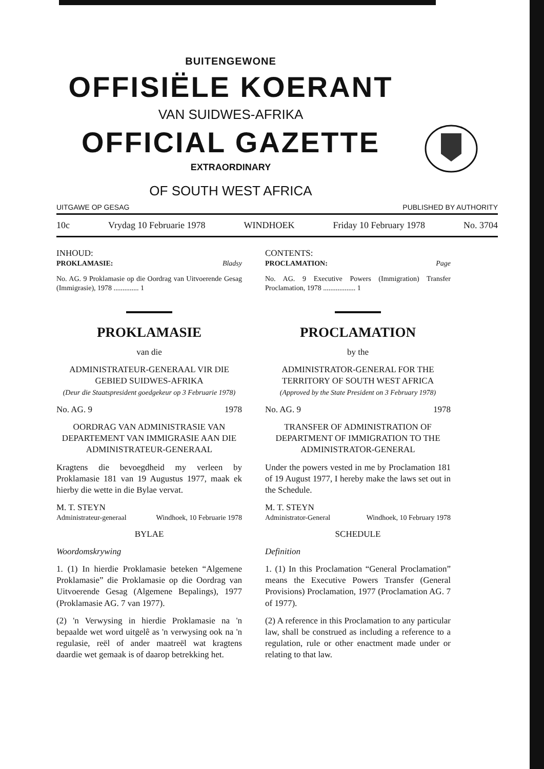BUITENGEWONE
OFFISIËLE KOERANT
VAN SUIDWES-AFRIKA
OFFICIAL GAZETTE
EXTRAORDINARY
OF SOUTH WEST AFRICA
UITGAWE OP GESAG PUBLISHED BY AUTHORITY
10c Vrydag 10 Februarie 1978 WINDHOEK Friday 10 February 1978 No. 3704
INHOUD:
PROKLAMASIE: Bladsy
No. AG. 9 Proklamasie op die Oordrag van Uitvoerende Gesag (Immigrasie), 1978 .............. 1
PROKLAMASIE
van die
ADMINISTRATEUR-GENERAAL VIR DIE GEBIED SUIDWES-AFRIKA
(Deur die Staatspresident goedgekeur op 3 Februarie 1978)
No. AG. 9 1978
OORDRAG VAN ADMINISTRASIE VAN DEPARTEMENT VAN IMMIGRASIE AAN DIE ADMINISTRATEUR-GENERAAL
Kragtens die bevoegdheid my verleen by Proklamasie 181 van 19 Augustus 1977, maak ek hierby die wette in die Bylae vervat.
M. T. STEYN
Administrateur-generaal Windhoek, 10 Februarie 1978
BYLAE
Woordomskrywing
1. (1) In hierdie Proklamasie beteken “Algemene Proklamasie” die Proklamasie op die Oordrag van Uitvoerende Gesag (Algemene Bepalings), 1977 (Proklamasie AG. 7 van 1977).
(2) 'n Verwysing in hierdie Proklamasie na 'n bepaalde wet word uitgelê as 'n verwysing ook na 'n regulasie, reël of ander maatreël wat kragtens daardie wet gemaak is of daarop betrekking het.
CONTENTS:
PROCLAMATION: Page
No. AG. 9 Executive Powers (Immigration) Transfer Proclamation, 1978 .................. 1
PROCLAMATION
by the
ADMINISTRATOR-GENERAL FOR THE TERRITORY OF SOUTH WEST AFRICA
(Approved by the State President on 3 February 1978)
No. AG. 9 1978
TRANSFER OF ADMINISTRATION OF DEPARTMENT OF IMMIGRATION TO THE ADMINISTRATOR-GENERAL
Under the powers vested in me by Proclamation 181 of 19 August 1977, I hereby make the laws set out in the Schedule.
M. T. STEYN
Administrator-General Windhoek, 10 February 1978
SCHEDULE
Definition
1. (1) In this Proclamation “General Proclamation” means the Executive Powers Transfer (General Provisions) Proclamation, 1977 (Proclamation AG. 7 of 1977).
(2) A reference in this Proclamation to any particular law, shall be construed as including a reference to a regulation, rule or other enactment made under or relating to that law.